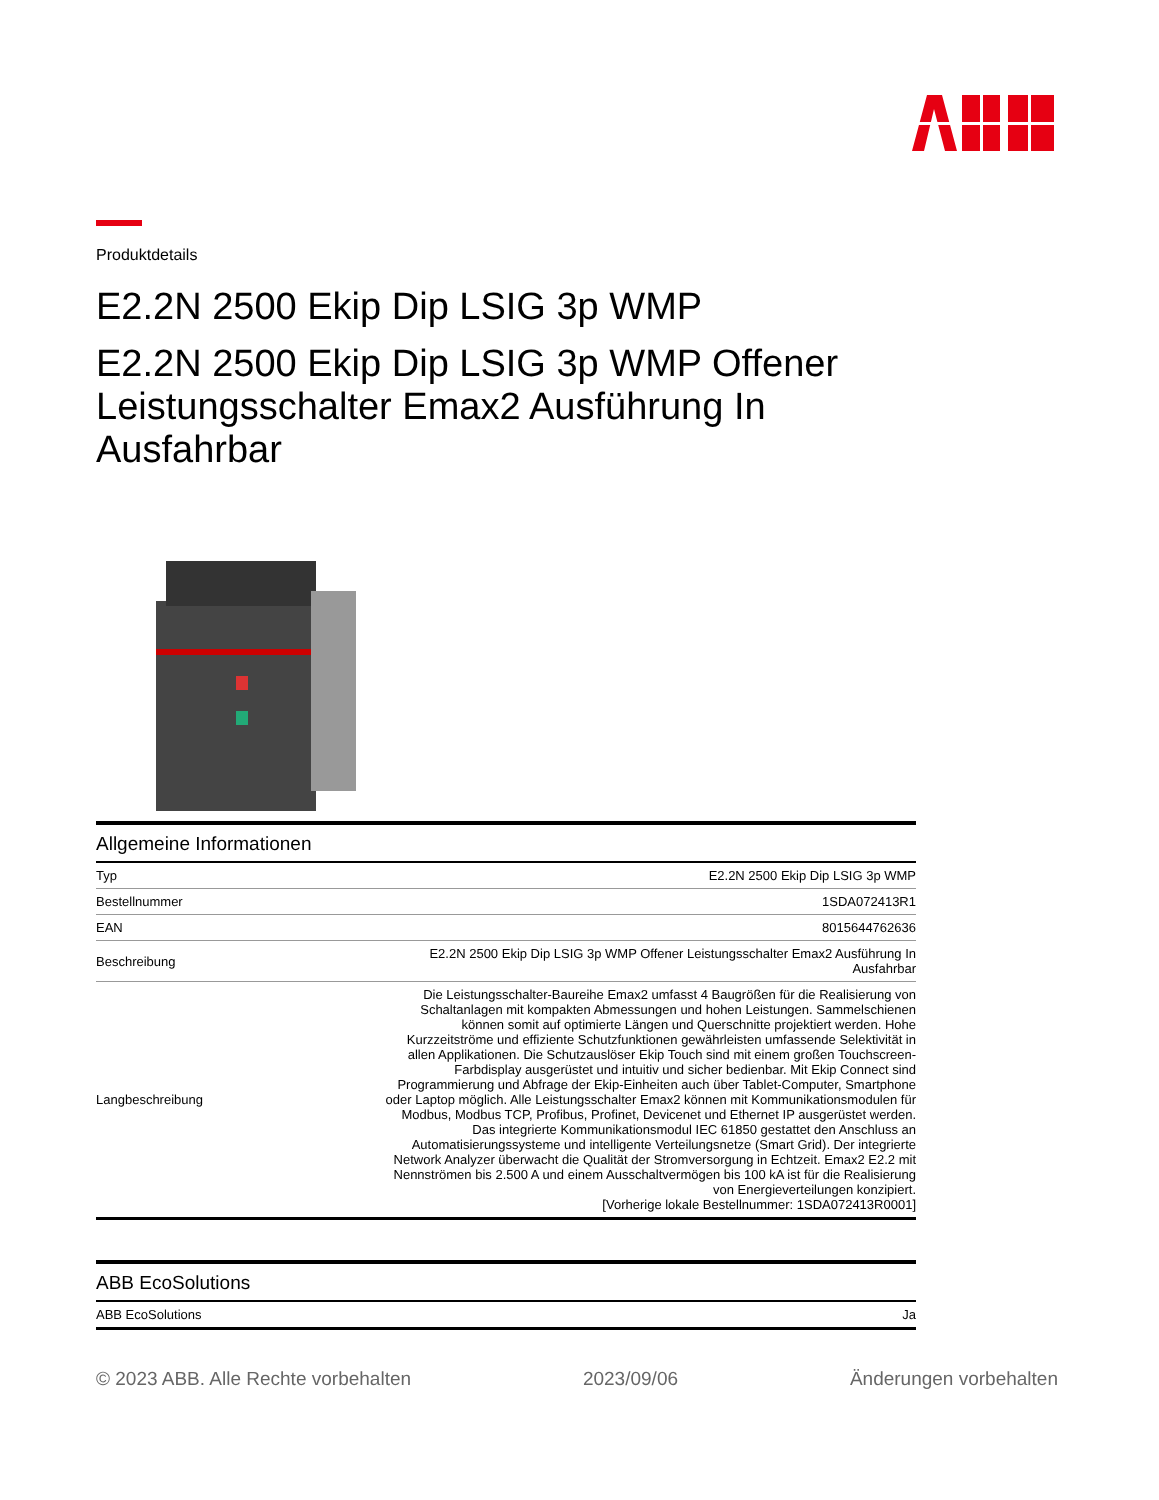Produktdetails
E2.2N 2500 Ekip Dip LSIG 3p WMP
E2.2N 2500 Ekip Dip LSIG 3p WMP Offener Leistungsschalter Emax2 Ausführung In Ausfahrbar
Allgemeine Informationen
| Typ | E2.2N 2500 Ekip Dip LSIG 3p WMP |
| Bestellnummer | 1SDA072413R1 |
| EAN | 8015644762636 |
| Beschreibung | E2.2N 2500 Ekip Dip LSIG 3p WMP Offener Leistungsschalter Emax2 Ausführung In Ausfahrbar |
| Langbeschreibung | Die Leistungsschalter-Baureihe Emax2 umfasst 4 Baugrößen für die Realisierung von Schaltanlagen mit kompakten Abmessungen und hohen Leistungen. Sammelschienen können somit auf optimierte Längen und Querschnitte projektiert werden. Hohe Kurzzeitströme und effiziente Schutzfunktionen gewährleisten umfassende Selektivität in allen Applikationen. Die Schutzauslöser Ekip Touch sind mit einem großen Touchscreen-Farbdisplay ausgerüstet und intuitiv und sicher bedienbar. Mit Ekip Connect sind Programmierung und Abfrage der Ekip-Einheiten auch über Tablet-Computer, Smartphone oder Laptop möglich. Alle Leistungsschalter Emax2 können mit Kommunikationsmodulen für Modbus, Modbus TCP, Profibus, Profinet, Devicenet und Ethernet IP ausgerüstet werden. Das integrierte Kommunikationsmodul IEC 61850 gestattet den Anschluss an Automatisierungssysteme und intelligente Verteilungsnetze (Smart Grid). Der integrierte Network Analyzer überwacht die Qualität der Stromversorgung in Echtzeit. Emax2 E2.2 mit Nennströmen bis 2.500 A und einem Ausschaltvermögen bis 100 kA ist für die Realisierung von Energieverteilungen konzipiert. [Vorherige lokale Bestellnummer: 1SDA072413R0001] |
ABB EcoSolutions
| ABB EcoSolutions | Ja |
© 2023 ABB. Alle Rechte vorbehalten 2023/09/06 Änderungen vorbehalten